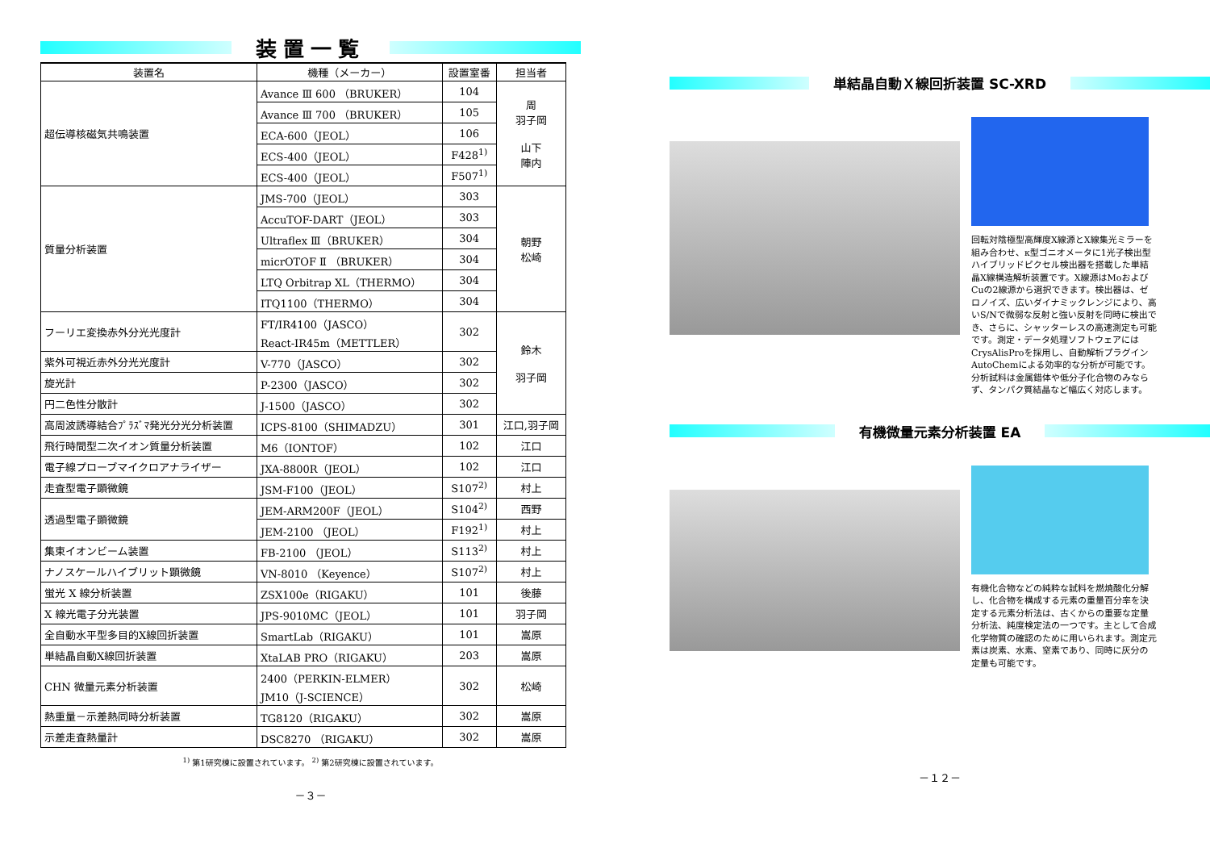装置一覧
| 装置名 | 機種（メーカー） | 設置室番 | 担当者 |
| --- | --- | --- | --- |
| 超伝導核磁気共鳴装置 | Avance Ⅲ 600 （BRUKER） | 104 | 周 羽子岡 山下 陣内 |
| | Avance Ⅲ 700 （BRUKER） | 105 | |
| | ECA-600（JEOL） | 106 | |
| | ECS-400（JEOL） | F428<sup>1)</sup> | |
| | ECS-400（JEOL） | F507<sup>1)</sup> | |
| 質量分析装置 | JMS-700（JEOL） | 303 | 朝野 松崎 |
| | AccuTOF-DART（JEOL） | 303 | |
| | Ultraflex Ⅲ（BRUKER） | 304 | |
| | micrOTOF Ⅱ （BRUKER） | 304 | |
| | LTQ Orbitrap XL（THERMO） | 304 | |
| | ITQ1100（THERMO） | 304 | |
| フーリエ変換赤外分光光度計 | FT/IR4100（JASCO） React-IR45m（METTLER） | 302 | 鈴木 羽子岡 |
| 紫外可視近赤外分光光度計 | V-770（JASCO） | 302 | |
| 旋光計 | P-2300（JASCO） | 302 | |
| 円二色性分散計 | J-1500（JASCO） | 302 | |
| 高周波誘導結合ﾌﾟﾗｽﾞﾏ発光分光分析装置 | ICPS-8100（SHIMADZU） | 301 | 江口,羽子岡 |
| 飛行時間型二次イオン質量分析装置 | M6（IONTOF） | 102 | 江口 |
| 電子線プローブマイクロアナライザー | JXA-8800R（JEOL） | 102 | 江口 |
| 走査型電子顕微鏡 | JSM-F100（JEOL） | S107<sup>2)</sup> | 村上 |
| 透過型電子顕微鏡 | JEM-ARM200F（JEOL） | S104<sup>2)</sup> | 西野 |
| | JEM-2100 （JEOL） | F192<sup>1)</sup> | 村上 |
| 集束イオンビーム装置 | FB-2100 （JEOL） | S113<sup>2)</sup> | 村上 |
| ナノスケールハイブリット顕微鏡 | VN-8010 （Keyence） | S107<sup>2)</sup> | 村上 |
| 蛍光 X 線分析装置 | ZSX100e（RIGAKU） | 101 | 後藤 |
| X 線光電子分光装置 | JPS-9010MC（JEOL） | 101 | 羽子岡 |
| 全自動水平型多目的X線回折装置 | SmartLab（RIGAKU） | 101 | 嵩原 |
| 単結晶自動X線回折装置 | XtaLAB PRO（RIGAKU） | 203 | 嵩原 |
| CHN 微量元素分析装置 | 2400（PERKIN-ELMER） JM10（J-SCIENCE） | 302 | 松崎 |
| 熱重量－示差熱同時分析装置 | TG8120（RIGAKU） | 302 | 嵩原 |
| 示差走査熱量計 | DSC8270 （RIGAKU） | 302 | 嵩原 |
<sup>1)</sup> 第1研究棟に設置されています。 <sup>2)</sup> 第2研究棟に設置されています。
－３－
単結晶自動Ｘ線回折装置 SC-XRD
回転対陰極型高輝度X線源とX線集光ミラーを組み合わせ、κ型ゴニオメータに1光子検出型ハイブリッドピクセル検出器を搭載した単結晶X線構造解析装置です。X線源はMoおよびCuの2線源から選択できます。検出器は、ゼロノイズ、広いダイナミックレンジにより、高いS/Nで微弱な反射と強い反射を同時に検出でき、さらに、シャッターレスの高速測定も可能です。測定・データ処理ソフトウェアにはCrysAlisProを採用し、自動解析プラグインAutoChemによる効率的な分析が可能です。分析試料は金属錯体や低分子化合物のみならず、タンパク質結晶など幅広く対応します。
有機微量元素分析装置 EA
有機化合物などの純粋な試料を燃焼酸化分解し、化合物を構成する元素の重量百分率を決定する元素分析法は、古くからの重要な定量分析法、純度検定法の一つです。主として合成化学物質の確認のために用いられます。測定元素は炭素、水素、窒素であり、同時に灰分の定量も可能です。
－１２－